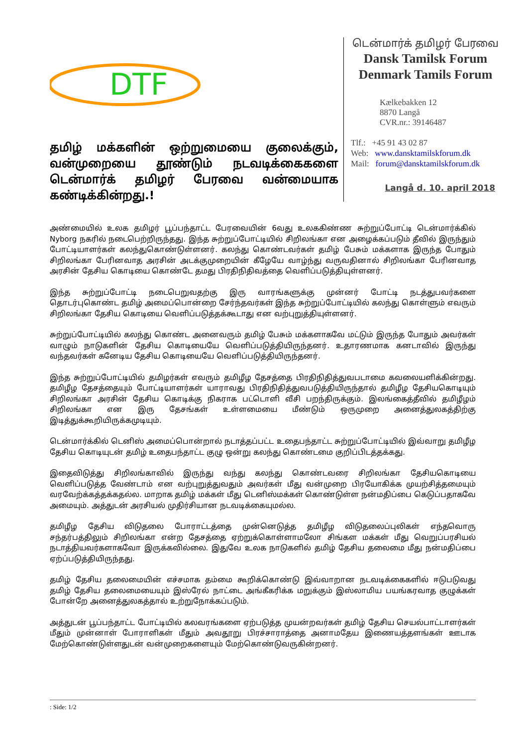DTF
தமிழ் மக்களின் ஒற்றுமையை குலைக்கும், வன்முறையை தூண்டும் நடவடிக்கைகளை டென்மார்க் தமிழர் பேரவை வன்மையாக கண்டிக்கின்றது.!
டென்மார்க் தமிழர் பேரவை
Dansk Tamilsk Forum
Denmark Tamils Forum
Kælkebakken 12
8870 Langå
CVR.nr.: 39146487
Tlf.: +45 91 43 02 87
Web: www.dansktamilskforum.dk
Mail: forum@dansktamilskforum.dk
Langå d. 10. april 2018
அண்மையில் உலக தமிழர் பூப்பந்தாட்ட பேரவையின் 6வது உலககிண்ண சுற்றுப்போட்டி டென்மார்க்கில் Nyborg நகரில் நடைபெற்றிருந்தது. இந்த சுற்றுப்போட்டியில் சிறிலங்கா என அழைக்கப்படும் தீவில் இருந்தும் போட்டியாளர்கள் கலந்துகொண்டுள்ளனர். கலந்து கொண்டவர்கள் தமிழ் பேசும் மக்களாக இருந்த போதும் சிறிலங்கா பேரினவாத அரசின் அடக்குமுறையின் கீழேயே வாழ்ந்து வருவதினால் சிறிலங்கா பேரினவாத அரசின் தேசிய கொடியை கொண்டே தமது பிரதிநிதிவத்தை வெளிப்படுத்தியுள்ளனர்.
இந்த சுற்றுப்போட்டி நடைபெறுவதற்கு இரு வாரங்களுக்கு முன்னர் போட்டி நடத்துபவர்களை தொடர்புகொண்ட தமிழ் அமைப்பொன்றை சேர்ந்தவர்கள் இந்த சுற்றுப்போட்டியில் கலந்து கொள்ளும் எவரும் சிறிலங்கா தேசிய கொடியை வெளிப்படுத்தக்கூடாது என வற்புறுத்தியுள்ளனர்.
சுற்றுப்போட்டியில் கலந்து கொண்ட அனைவரும் தமிழ் பேசும் மக்களாகவே மட்டும் இருந்த போதும் அவர்கள் வாழும் நாடுகளின் தேசிய கொடியையே வெளிப்படுத்தியிருந்தனர். உதாரணமாக கனடாவில் இருந்து வந்தவர்கள் கனேடிய தேசிய கொடியையே வெளிப்படுத்தியிருந்தனர்.
இந்த சுற்றுப்போட்டியில் தமிழர்கள் எவரும் தமிழீழ தேசத்தை பிரதிநிதித்துவபடாமை கவலையளிக்கின்றது. தமிழீழ தேசத்தையும் போட்டியாளர்கள் யாராவது பிரதிநிதித்துவபடுத்தியிருந்தால் தமிழீழ தேசியகொடியும் சிறிலங்கா அரசின் தேசிய கொடிக்கு நிகராக பட்டொளி வீசி பறந்திருக்கும். இலங்கைத்தீவில் தமிழீழம் சிறிலங்கா என இரு தேசங்கள் உள்ளமையை மீண்டும் ஒருமுறை அனைத்துலகத்திற்கு இடித்துக்கூறியிருக்கமுடியும்.
டென்மார்க்கில் டெனிஸ் அமைப்பொன்றால் நடாத்தப்பட்ட உதைபந்தாட்ட சுற்றுப்போட்டியில் இவ்வாறு தமிழீழ தேசிய கொடியுடன் தமிழ் உதைபந்தாட்ட குழு ஒன்று கலந்து கொண்டமை குறிப்பிடத்தக்கது.
இதைவிடுத்து சிறிலங்காவில் இருந்து வந்து கலந்து கொண்டவரை சிறிலங்கா தேசியகொடியை வெளிப்படுத்த வேண்டாம் என வற்புறுத்துவதும் அவர்கள் மீது வன்முறை பிரயோகிக்க முயற்சித்தமையும் வரவேற்க்கத்தக்கதல்ல. மாறாக தமிழ் மக்கள் மீது டெனிஸ்மக்கள் கொண்டுள்ள நன்மதிப்பை கெடுப்பதாகவே அமையும். அத்துடன் அரசியல் முதிர்சியான நடவடிக்கையுமல்ல.
தமிழீழ தேசிய விடுதலை போராட்டத்தை முன்னெடுத்த தமிழீழ விடுதலைப்புலிகள் எந்தவொரு சந்தர்பத்திலும் சிறிலங்கா என்ற தேசத்தை ஏற்றுக்கொள்ளாமலோ சிங்கள மக்கள் மீது வெறுப்பரசியல் நடாத்தியவர்களாகவோ இருக்கவில்லை. இதுவே உலக நாடுகளில் தமிழ் தேசிய தலைமை மீது நன்மதிப்பை ஏற்ப்படுத்தியிருந்தது.
தமிழ் தேசிய தலைமையின் எச்சமாக தம்மை கூறிக்கொண்டு இவ்வாறான நடவடிக்கைகளில் ஈடுபடுவது தமிழ் தேசிய தலைமையையும் இஸ்ரேல் நாட்டை அங்கீகரிக்க மறுக்கும் இஸ்லாமிய பயங்கரவாத குழுக்கள் போன்றே அனைத்துலகத்தால் உற்றுநோக்கப்படும்.
அத்துடன் பூப்பந்தாட்ட போட்டியில் கலவரங்களை ஏற்படுத்த முயன்றவர்கள் தமிழ் தேசிய செயல்பாட்டாளர்கள் மீதும் முன்னாள் போராளிகள் மீதும் அவதூறு பிரச்சாராத்தை அனாமதேய இணையத்தளங்கள் ஊடாக மேற்கொண்டுள்ளதுடன் வன்முறைகளையும் மேற்கொண்டுவருகின்றனர்.
: Side: 1/2